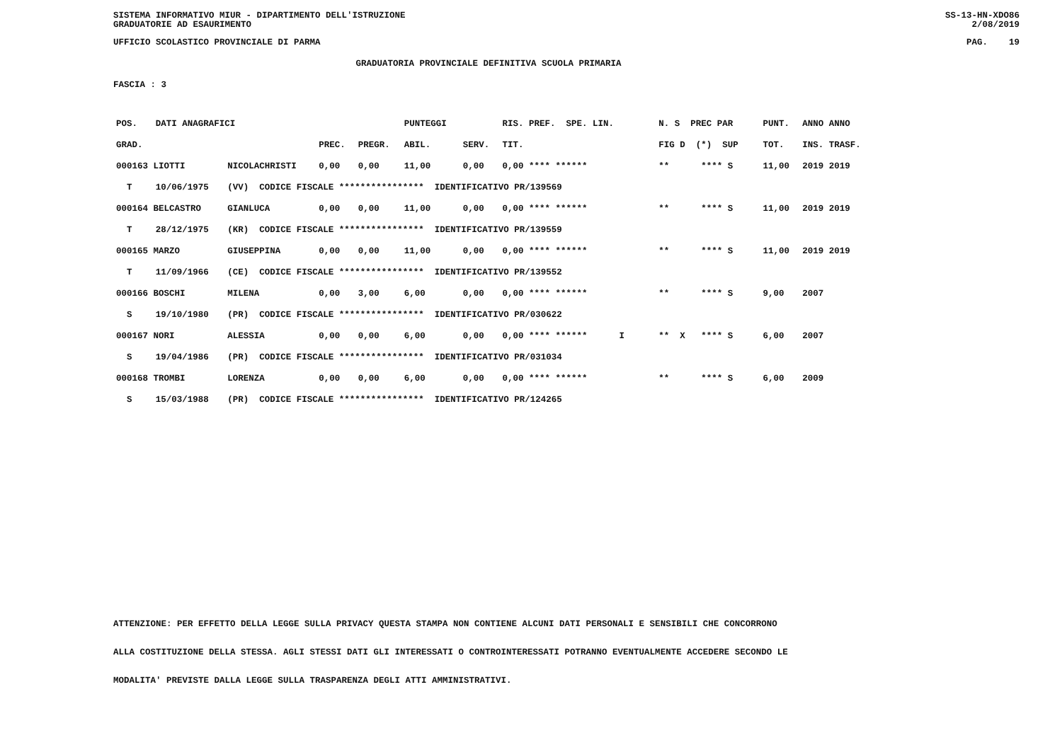SISTEMA INFORMATIVO MIUR - DIPARTIMENTO DELL'ISTRUZIONE
GRADUATORIE AD ESAURIMENTO SS-13-HN-XDO86
2/08/2019
UFFICIO SCOLASTICO PROVINCIALE DI PARMA PAG. 19
GRADUATORIA PROVINCIALE DEFINITIVA SCUOLA PRIMARIA
FASCIA : 3
| POS. | DATI ANAGRAFICI | | | | PUNTEGGI | | RIS. PREF. SPE. LIN. | N. S PREC PAR | PUNT. | ANNO ANNO |
| --- | --- | --- | --- | --- | --- | --- | --- | --- | --- | --- |
| GRAD. | | | PREC. | PREGR. | ABIL. | SERV. | TIT. | FIG D (*) SUP | TOT. | INS. TRASF. |
| 000163 LIOTTI | | NICOLACHRISTI | 0,00 | 0,00 | 11,00 | 0,00 | 0,00 **** ****** | ** **** S | 11,00 | 2019 2019 |
| T | 10/06/1975 | (VV) CODICE FISCALE **************** IDENTIFICATIVO PR/139569 | | | | | | | | |
| 000164 BELCASTRO | | GIANLUCA | 0,00 | 0,00 | 11,00 | 0,00 | 0,00 **** ****** | ** **** S | 11,00 | 2019 2019 |
| T | 28/12/1975 | (KR) CODICE FISCALE **************** IDENTIFICATIVO PR/139559 | | | | | | | | |
| 000165 MARZO | | GIUSEPPINA | 0,00 | 0,00 | 11,00 | 0,00 | 0,00 **** ****** | ** **** S | 11,00 | 2019 2019 |
| T | 11/09/1966 | (CE) CODICE FISCALE **************** IDENTIFICATIVO PR/139552 | | | | | | | | |
| 000166 BOSCHI | | MILENA | 0,00 | 3,00 | 6,00 | 0,00 | 0,00 **** ****** | ** **** S | 9,00 | 2007 |
| S | 19/10/1980 | (PR) CODICE FISCALE **************** IDENTIFICATIVO PR/030622 | | | | | | | | |
| 000167 NORI | | ALESSIA | 0,00 | 0,00 | 6,00 | 0,00 | 0,00 **** ****** I | ** X **** S | 6,00 | 2007 |
| S | 19/04/1986 | (PR) CODICE FISCALE **************** IDENTIFICATIVO PR/031034 | | | | | | | | |
| 000168 TROMBI | | LORENZA | 0,00 | 0,00 | 6,00 | 0,00 | 0,00 **** ****** | ** **** S | 6,00 | 2009 |
| S | 15/03/1988 | (PR) CODICE FISCALE **************** IDENTIFICATIVO PR/124265 | | | | | | | | |
ATTENZIONE: PER EFFETTO DELLA LEGGE SULLA PRIVACY QUESTA STAMPA NON CONTIENE ALCUNI DATI PERSONALI E SENSIBILI CHE CONCORRONO
ALLA COSTITUZIONE DELLA STESSA. AGLI STESSI DATI GLI INTERESSATI O CONTROINTERESSATI POTRANNO EVENTUALMENTE ACCEDERE SECONDO LE
MODALITA' PREVISTE DALLA LEGGE SULLA TRASPARENZA DEGLI ATTI AMMINISTRATIVI.